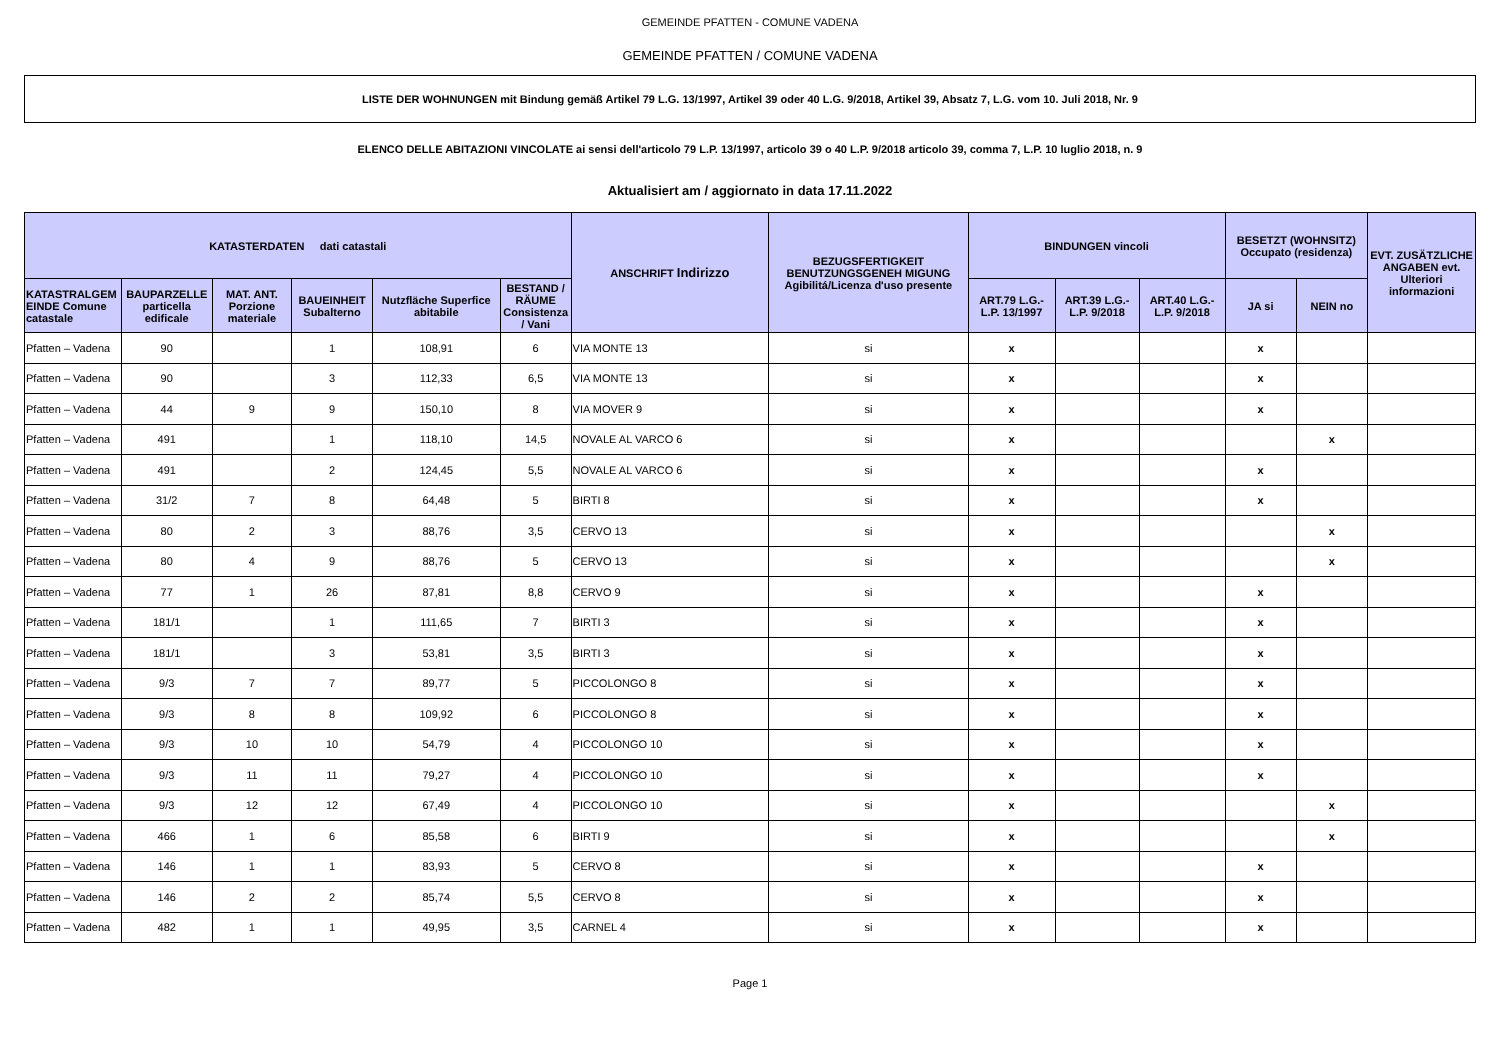GEMEINDE PFATTEN - COMUNE VADENA
GEMEINDE PFATTEN / COMUNE VADENA
LISTE DER WOHNUNGEN mit Bindung gemäß Artikel 79 L.G. 13/1997, Artikel 39 oder 40 L.G. 9/2018, Artikel 39, Absatz 7, L.G. vom 10. Juli 2018, Nr. 9
ELENCO DELLE ABITAZIONI VINCOLATE ai sensi dell'articolo 79 L.P. 13/1997, articolo 39 o 40 L.P. 9/2018 articolo 39, comma 7, L.P. 10 luglio 2018, n. 9
Aktualisiert am / aggiornato in data 17.11.2022
| KATASTERDATEN dati catastali | | | | | | ANSCHRIFT Indirizzo | BEZUGSFERTIGKEIT BENUTZUNGSGENEH MIGUNG Agibilitá/Licenza d'uso presente | BINDUNGEN vincoli | | | BESETZT (WOHNSITZ) Occupato (residenza) | | EVT. ZUSÄTZLICHE ANGABEN evt. Ulteriori informazioni |
| --- | --- | --- | --- | --- | --- | --- | --- | --- | --- | --- | --- | --- | --- |
| KATASTRALGEM EINDE Comune catastale | BAUPARZELLE particella edificale | MAT. ANT. Porzione materiale | BAUEINHEIT Subalterno | Nutzfläche Superfice abitabile | BESTAND / RÄUME Consistenza / Vani | | | ART.79 L.G.- L.P. 13/1997 | ART.39 L.G.- L.P. 9/2018 | ART.40 L.G.- L.P. 9/2018 | JA si | NEIN no | |
| Pfatten – Vadena | 90 | | 1 | 108,91 | 6 | VIA MONTE 13 | si | x | | | x | | |
| Pfatten – Vadena | 90 | | 3 | 112,33 | 6,5 | VIA MONTE 13 | si | x | | | x | | |
| Pfatten – Vadena | 44 | 9 | 9 | 150,10 | 8 | VIA MOVER 9 | si | x | | | x | | |
| Pfatten – Vadena | 491 | | 1 | 118,10 | 14,5 | NOVALE AL VARCO 6 | si | x | | | | x | |
| Pfatten – Vadena | 491 | | 2 | 124,45 | 5,5 | NOVALE AL VARCO 6 | si | x | | | x | | |
| Pfatten – Vadena | 31/2 | 7 | 8 | 64,48 | 5 | BIRTI 8 | si | x | | | x | | |
| Pfatten – Vadena | 80 | 2 | 3 | 88,76 | 3,5 | CERVO 13 | si | x | | | | x | |
| Pfatten – Vadena | 80 | 4 | 9 | 88,76 | 5 | CERVO 13 | si | x | | | | x | |
| Pfatten – Vadena | 77 | 1 | 26 | 87,81 | 8,8 | CERVO 9 | si | x | | | x | | |
| Pfatten – Vadena | 181/1 | | 1 | 111,65 | 7 | BIRTI 3 | si | x | | | x | | |
| Pfatten – Vadena | 181/1 | | 3 | 53,81 | 3,5 | BIRTI 3 | si | x | | | x | | |
| Pfatten – Vadena | 9/3 | 7 | 7 | 89,77 | 5 | PICCOLONGO 8 | si | x | | | x | | |
| Pfatten – Vadena | 9/3 | 8 | 8 | 109,92 | 6 | PICCOLONGO 8 | si | x | | | x | | |
| Pfatten – Vadena | 9/3 | 10 | 10 | 54,79 | 4 | PICCOLONGO 10 | si | x | | | x | | |
| Pfatten – Vadena | 9/3 | 11 | 11 | 79,27 | 4 | PICCOLONGO 10 | si | x | | | x | | |
| Pfatten – Vadena | 9/3 | 12 | 12 | 67,49 | 4 | PICCOLONGO 10 | si | x | | | | x | |
| Pfatten – Vadena | 466 | 1 | 6 | 85,58 | 6 | BIRTI 9 | si | x | | | | x | |
| Pfatten – Vadena | 146 | 1 | 1 | 83,93 | 5 | CERVO 8 | si | x | | | x | | |
| Pfatten – Vadena | 146 | 2 | 2 | 85,74 | 5,5 | CERVO 8 | si | x | | | x | | |
| Pfatten – Vadena | 482 | 1 | 1 | 49,95 | 3,5 | CARNEL 4 | si | x | | | x | | |
Page 1